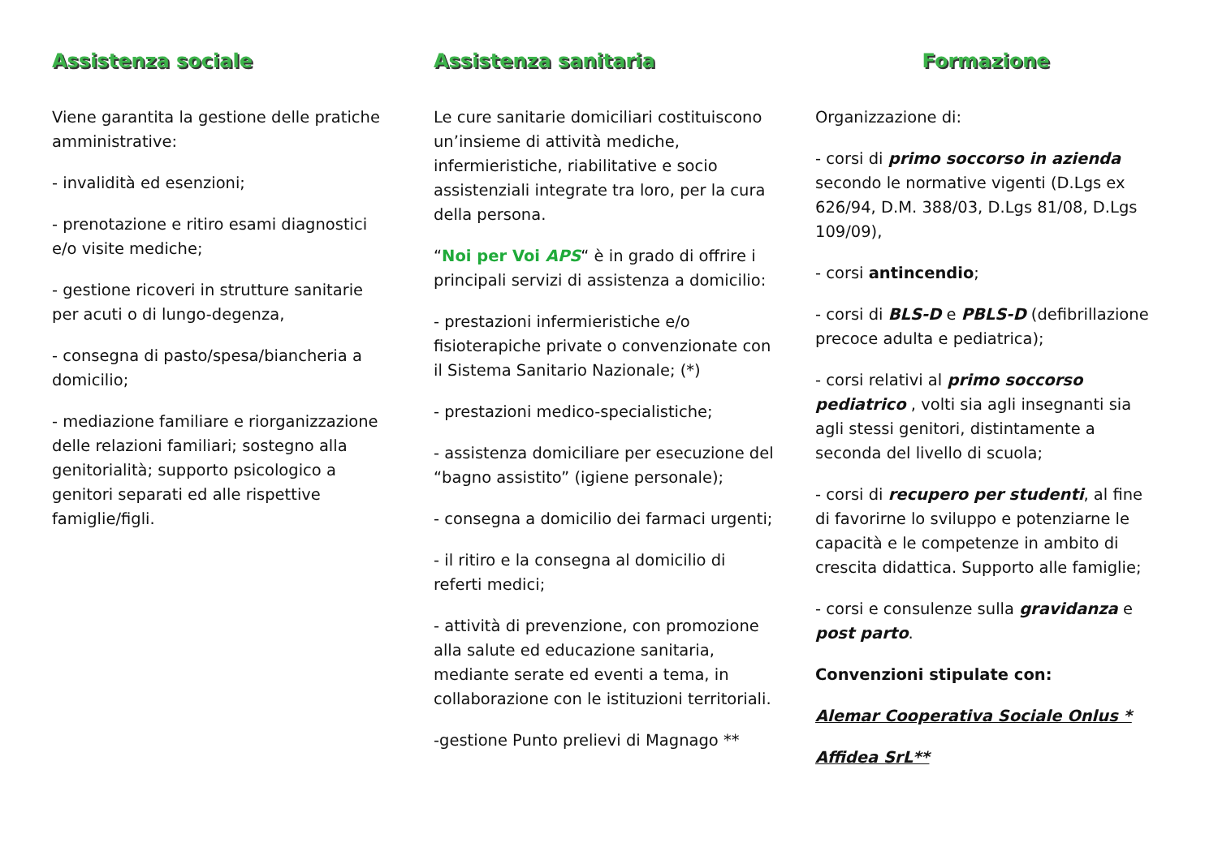Assistenza sociale
Viene garantita la gestione delle pratiche amministrative:
- invalidità ed esenzioni;
- prenotazione e ritiro esami diagnostici e/o visite mediche;
- gestione ricoveri in strutture sanitarie per acuti o di lungo-degenza,
- consegna di pasto/spesa/biancheria a domicilio;
- mediazione familiare e riorganizzazione delle relazioni familiari; sostegno alla genitorialità; supporto psicologico a genitori separati ed alle rispettive famiglie/figli.
Assistenza sanitaria
Le cure sanitarie domiciliari costituiscono un’insieme di attività mediche, infermieristiche, riabilitative e socio assistenziali integrate tra loro, per la cura della persona.
“Noi per Voi APS“ è in grado di offrire i principali servizi di assistenza a domicilio:
- prestazioni infermieristiche e/o fisioterapiche private o convenzionate con il Sistema Sanitario Nazionale; (*)
- prestazioni medico-specialistiche;
- assistenza domiciliare per esecuzione del “bagno assistito” (igiene personale);
- consegna a domicilio dei farmaci urgenti;
- il ritiro e la consegna al domicilio di referti medici;
- attività di prevenzione, con promozione alla salute ed educazione sanitaria, mediante serate ed eventi a tema, in collaborazione con le istituzioni territoriali.
-gestione Punto prelievi di Magnago **
Formazione
Organizzazione di:
- corsi di primo soccorso in azienda secondo le normative vigenti (D.Lgs ex 626/94, D.M. 388/03, D.Lgs 81/08, D.Lgs 109/09),
- corsi antincendio;
- corsi di BLS-D e PBLS-D (defibrillazione precoce adulta e pediatrica);
- corsi relativi al primo soccorso pediatrico , volti sia agli insegnanti sia agli stessi genitori, distintamente a seconda del livello di scuola;
- corsi di recupero per studenti, al fine di favorirne lo sviluppo e potenziarne le capacità e le competenze in ambito di crescita didattica. Supporto alle famiglie;
- corsi e consulenze sulla gravidanza e post parto.
Convenzioni stipulate con:
Alemar Cooperativa Sociale Onlus *
Affidea SrL**